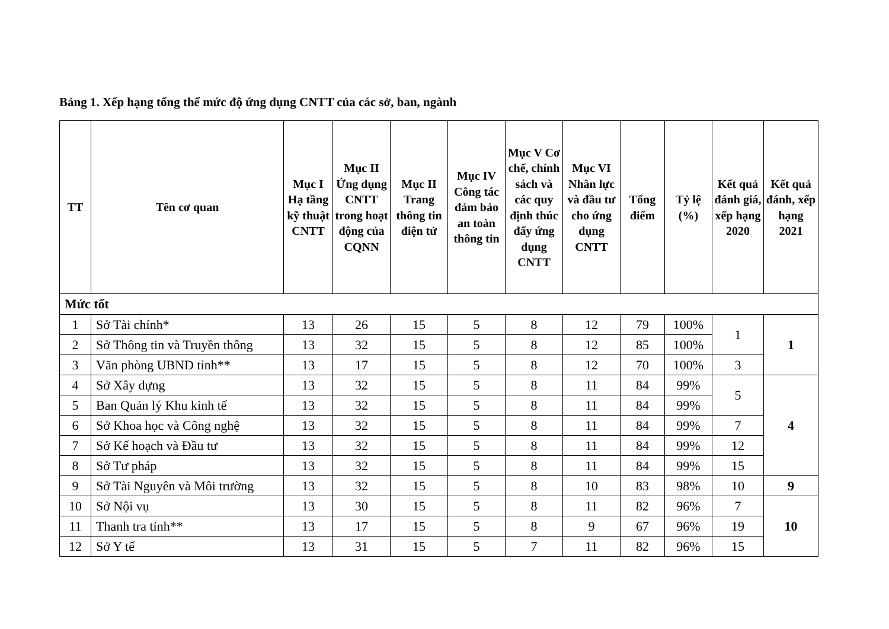Bảng 1. Xếp hạng tổng thể mức độ ứng dụng CNTT của các sở, ban, ngành
| TT | Tên cơ quan | Mục I Hạ tầng kỹ thuật CNTT | Mục II Ứng dụng CNTT trong hoạt động của CQNN | Mục II Trang thông tin điện tử | Mục IV Công tác đảm bảo an toàn thông tin | Mục V Cơ chế, chính sách và các quy định thúc đẩy ứng dụng CNTT | Mục VI Nhân lực và đầu tư cho ứng dụng CNTT | Tổng điểm | Tỷ lệ (%) | Kết quả đánh giá, xếp hạng 2020 | Kết quả đánh, xếp hạng 2021 |
| --- | --- | --- | --- | --- | --- | --- | --- | --- | --- | --- | --- |
| Mức tốt | | | | | | | | | | | |
| 1 | Sở Tài chính* | 13 | 26 | 15 | 5 | 8 | 12 | 79 | 100% | 1 | 1 |
| 2 | Sở Thông tin và Truyền thông | 13 | 32 | 15 | 5 | 8 | 12 | 85 | 100% | | |
| 3 | Văn phòng UBND tỉnh** | 13 | 17 | 15 | 5 | 8 | 12 | 70 | 100% | 3 | |
| 4 | Sở Xây dựng | 13 | 32 | 15 | 5 | 8 | 11 | 84 | 99% | 5 | 4 |
| 5 | Ban Quản lý Khu kinh tế | 13 | 32 | 15 | 5 | 8 | 11 | 84 | 99% | | |
| 6 | Sở Khoa học và Công nghệ | 13 | 32 | 15 | 5 | 8 | 11 | 84 | 99% | 7 | |
| 7 | Sở Kế hoạch và Đầu tư | 13 | 32 | 15 | 5 | 8 | 11 | 84 | 99% | 12 | |
| 8 | Sở Tư pháp | 13 | 32 | 15 | 5 | 8 | 11 | 84 | 99% | 15 | |
| 9 | Sở Tài Nguyên và Môi trường | 13 | 32 | 15 | 5 | 8 | 10 | 83 | 98% | 10 | 9 |
| 10 | Sở Nội vụ | 13 | 30 | 15 | 5 | 8 | 11 | 82 | 96% | 7 | 10 |
| 11 | Thanh tra tỉnh** | 13 | 17 | 15 | 5 | 8 | 9 | 67 | 96% | 19 | |
| 12 | Sở Y tế | 13 | 31 | 15 | 5 | 7 | 11 | 82 | 96% | 15 | |